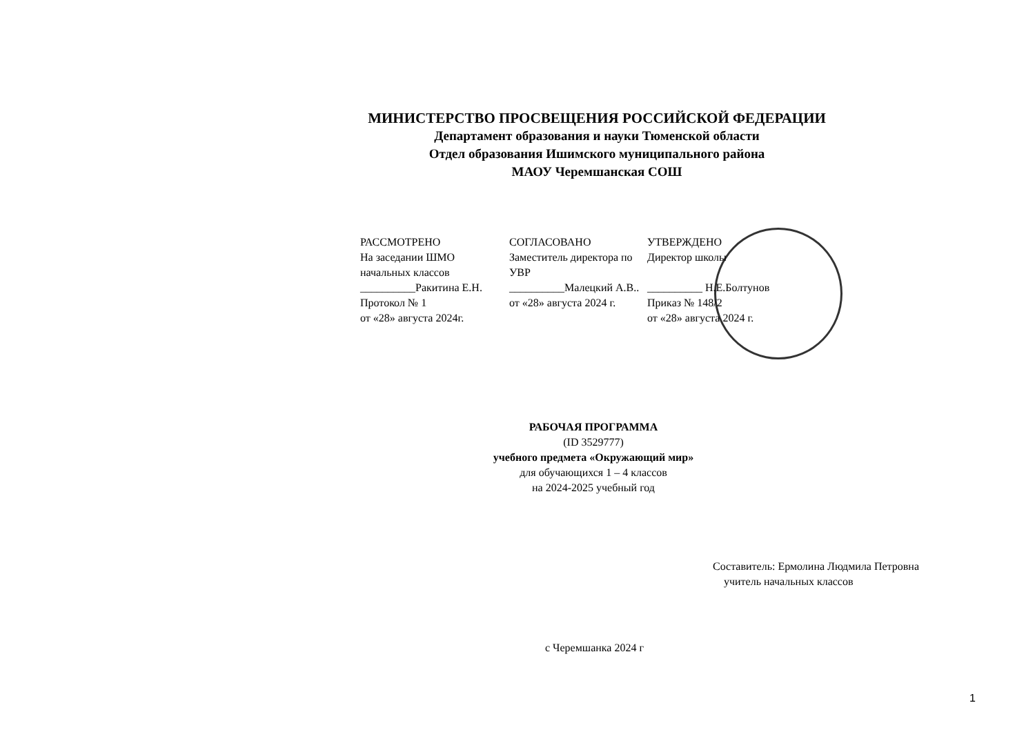МИНИСТЕРСТВО ПРОСВЕЩЕНИЯ РОССИЙСКОЙ ФЕДЕРАЦИИ
Департамент образования и науки Тюменской области
Отдел образования Ишимского муниципального района
МАОУ Черемшанская СОШ
РАССМОТРЕНО
На заседании ШМО
начальных классов
__________Ракитина Е.Н.
Протокол № 1
от «28» августа 2024г.
СОГЛАСОВАНО
Заместитель директора по
УВР
__________Малецкий А.В..
от «28» августа 2024 г.
УТВЕРЖДЕНО
Директор школы
__________ Н.Е.Болтунов
Приказ № 148/2
от «28» августа 2024 г.
РАБОЧАЯ ПРОГРАММА
(ID 3529777)
учебного предмета «Окружающий мир»
для обучающихся 1 – 4 классов
на 2024-2025 учебный год
Составитель: Ермолина Людмила Петровна
учитель начальных классов
с Черемшанка 2024 г
1